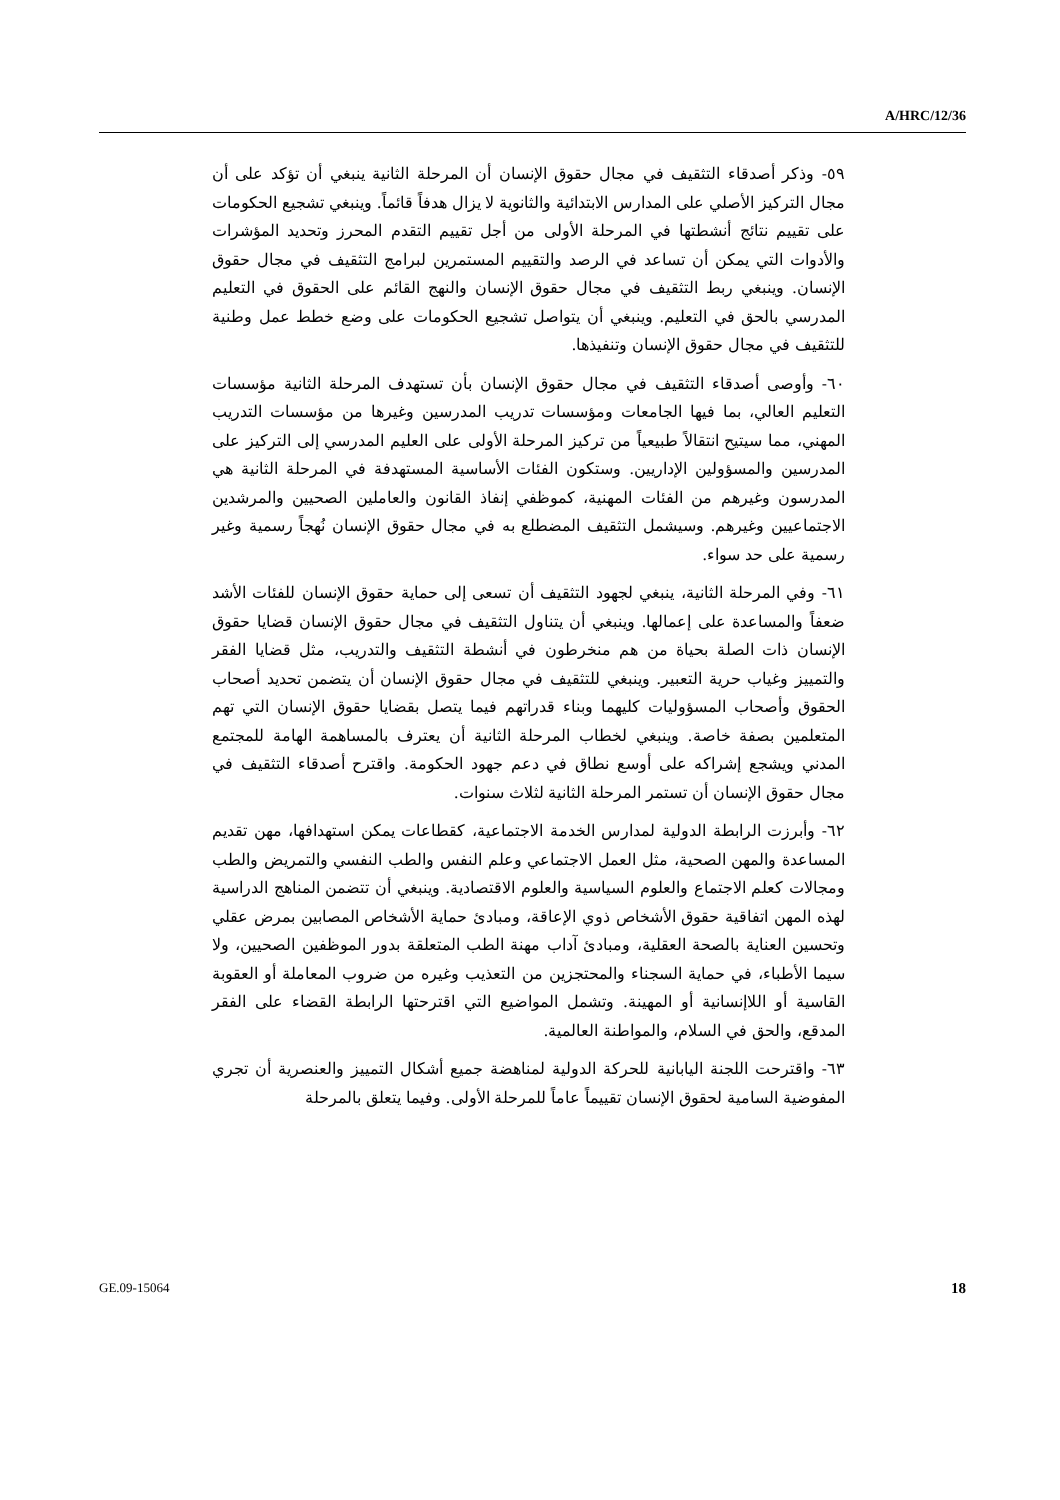A/HRC/12/36
٥٩- وذكر أصدقاء التثقيف في مجال حقوق الإنسان أن المرحلة الثانية ينبغي أن تؤكد على أن مجال التركيز الأصلي على المدارس الابتدائية والثانوية لا يزال هدفاً قائماً. وينبغي تشجيع الحكومات على تقييم نتائج أنشطتها في المرحلة الأولى من أجل تقييم التقدم المحرز وتحديد المؤشرات والأدوات التي يمكن أن تساعد في الرصد والتقييم المستمرين لبرامج التثقيف في مجال حقوق الإنسان. وينبغي ربط التثقيف في مجال حقوق الإنسان والنهج القائم على الحقوق في التعليم المدرسي بالحق في التعليم. وينبغي أن يتواصل تشجيع الحكومات على وضع خطط عمل وطنية للتثقيف في مجال حقوق الإنسان وتنفيذها.
٦٠- وأوصى أصدقاء التثقيف في مجال حقوق الإنسان بأن تستهدف المرحلة الثانية مؤسسات التعليم العالي، بما فيها الجامعات ومؤسسات تدريب المدرسين وغيرها من مؤسسات التدريب المهني، مما سيتيح انتقالاً طبيعياً من تركيز المرحلة الأولى على العليم المدرسي إلى التركيز على المدرسين والمسؤولين الإداريين. وستكون الفئات الأساسية المستهدفة في المرحلة الثانية هي المدرسون وغيرهم من الفئات المهنية، كموظفي إنفاذ القانون والعاملين الصحيين والمرشدين الاجتماعيين وغيرهم. وسيشمل التثقيف المضطلع به في مجال حقوق الإنسان نُهجاً رسمية وغير رسمية على حد سواء.
٦١- وفي المرحلة الثانية، ينبغي لجهود التثقيف أن تسعى إلى حماية حقوق الإنسان للفئات الأشد ضعفاً والمساعدة على إعمالها. وينبغي أن يتناول التثقيف في مجال حقوق الإنسان قضايا حقوق الإنسان ذات الصلة بحياة من هم منخرطون في أنشطة التثقيف والتدريب، مثل قضايا الفقر والتمييز وغياب حرية التعبير. وينبغي للتثقيف في مجال حقوق الإنسان أن يتضمن تحديد أصحاب الحقوق وأصحاب المسؤوليات كليهما وبناء قدراتهم فيما يتصل بقضايا حقوق الإنسان التي تهم المتعلمين بصفة خاصة. وينبغي لخطاب المرحلة الثانية أن يعترف بالمساهمة الهامة للمجتمع المدني ويشجع إشراكه على أوسع نطاق في دعم جهود الحكومة. واقترح أصدقاء التثقيف في مجال حقوق الإنسان أن تستمر المرحلة الثانية لثلاث سنوات.
٦٢- وأبرزت الرابطة الدولية لمدارس الخدمة الاجتماعية، كقطاعات يمكن استهدافها، مهن تقديم المساعدة والمهن الصحية، مثل العمل الاجتماعي وعلم النفس والطب النفسي والتمريض والطب ومجالات كعلم الاجتماع والعلوم السياسية والعلوم الاقتصادية. وينبغي أن تتضمن المناهج الدراسية لهذه المهن اتفاقية حقوق الأشخاص ذوي الإعاقة، ومبادئ حماية الأشخاص المصابين بمرض عقلي وتحسين العناية بالصحة العقلية، ومبادئ آداب مهنة الطب المتعلقة بدور الموظفين الصحيين، ولا سيما الأطباء، في حماية السجناء والمحتجزين من التعذيب وغيره من ضروب المعاملة أو العقوبة القاسية أو اللاإنسانية أو المهينة. وتشمل المواضيع التي اقترحتها الرابطة القضاء على الفقر المدقع، والحق في السلام، والمواطنة العالمية.
٦٣- واقترحت اللجنة اليابانية للحركة الدولية لمناهضة جميع أشكال التمييز والعنصرية أن تجري المفوضية السامية لحقوق الإنسان تقييماً عاماً للمرحلة الأولى. وفيما يتعلق بالمرحلة
GE.09-15064 18